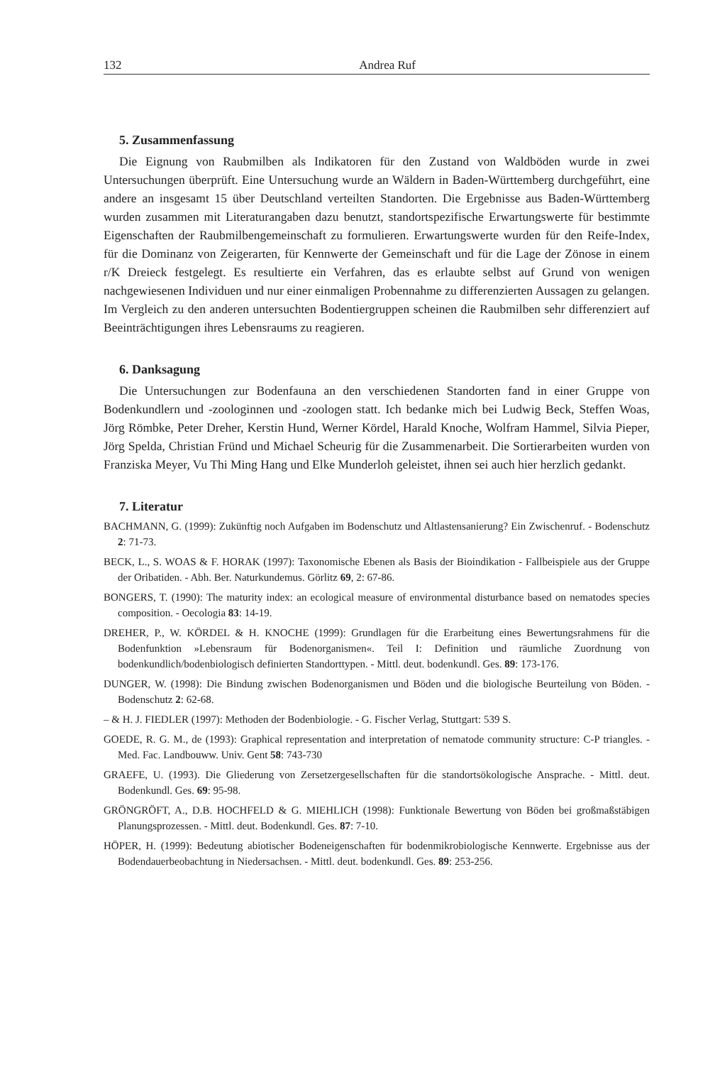132 Andrea Ruf
5. Zusammenfassung
Die Eignung von Raubmilben als Indikatoren für den Zustand von Waldböden wurde in zwei Untersuchungen überprüft. Eine Untersuchung wurde an Wäldern in Baden-Württemberg durchgeführt, eine andere an insgesamt 15 über Deutschland verteilten Standorten. Die Ergebnisse aus Baden-Württemberg wurden zusammen mit Literaturangaben dazu benutzt, standortspezifische Erwartungswerte für bestimmte Eigenschaften der Raubmilbengemeinschaft zu formulieren. Erwartungswerte wurden für den Reife-Index, für die Dominanz von Zeigerarten, für Kennwerte der Gemeinschaft und für die Lage der Zönose in einem r/K Dreieck festgelegt. Es resultierte ein Verfahren, das es erlaubte selbst auf Grund von wenigen nachgewiesenen Individuen und nur einer einmaligen Probennahme zu differenzierten Aussagen zu gelangen. Im Vergleich zu den anderen untersuchten Bodentiergruppen scheinen die Raubmilben sehr differenziert auf Beeinträchtigungen ihres Lebensraums zu reagieren.
6. Danksagung
Die Untersuchungen zur Bodenfauna an den verschiedenen Standorten fand in einer Gruppe von Bodenkundlern und -zoologinnen und -zoologen statt. Ich bedanke mich bei Ludwig Beck, Steffen Woas, Jörg Römbke, Peter Dreher, Kerstin Hund, Werner Kördel, Harald Knoche, Wolfram Hammel, Silvia Pieper, Jörg Spelda, Christian Fründ und Michael Scheurig für die Zusammenarbeit. Die Sortierarbeiten wurden von Franziska Meyer, Vu Thi Ming Hang und Elke Munderloh geleistet, ihnen sei auch hier herzlich gedankt.
7. Literatur
BACHMANN, G. (1999): Zukünftig noch Aufgaben im Bodenschutz und Altlastensanierung? Ein Zwischenruf. - Bodenschutz 2: 71-73.
BECK, L., S. WOAS & F. HORAK (1997): Taxonomische Ebenen als Basis der Bioindikation - Fallbeispiele aus der Gruppe der Oribatiden. - Abh. Ber. Naturkundemus. Görlitz 69, 2: 67-86.
BONGERS, T. (1990): The maturity index: an ecological measure of environmental disturbance based on nematodes species composition. - Oecologia 83: 14-19.
DREHER, P., W. KÖRDEL & H. KNOCHE (1999): Grundlagen für die Erarbeitung eines Bewertungsrahmens für die Bodenfunktion »Lebensraum für Bodenorganismen«. Teil I: Definition und räumliche Zuordnung von bodenkundlich/bodenbiologisch definierten Standorttypen. - Mittl. deut. bodenkundl. Ges. 89: 173-176.
DUNGER, W. (1998): Die Bindung zwischen Bodenorganismen und Böden und die biologische Beurteilung von Böden. - Bodenschutz 2: 62-68.
– & H. J. FIEDLER (1997): Methoden der Bodenbiologie. - G. Fischer Verlag, Stuttgart: 539 S.
GOEDE, R. G. M., de (1993): Graphical representation and interpretation of nematode community structure: C-P triangles. - Med. Fac. Landbouww. Univ. Gent 58: 743-730
GRAEFE, U. (1993). Die Gliederung von Zersetzergesellschaften für die standortsökologische Ansprache. - Mittl. deut. Bodenkundl. Ges. 69: 95-98.
GRÖNGRÖFT, A., D.B. HOCHFELD & G. MIEHLICH (1998): Funktionale Bewertung von Böden bei großmaßstäbigen Planungsprozessen. - Mittl. deut. Bodenkundl. Ges. 87: 7-10.
HÖPER, H. (1999): Bedeutung abiotischer Bodeneigenschaften für bodenmikrobiologische Kennwerte. Ergebnisse aus der Bodendauerbeobachtung in Niedersachsen. - Mittl. deut. bodenkundl. Ges. 89: 253-256.